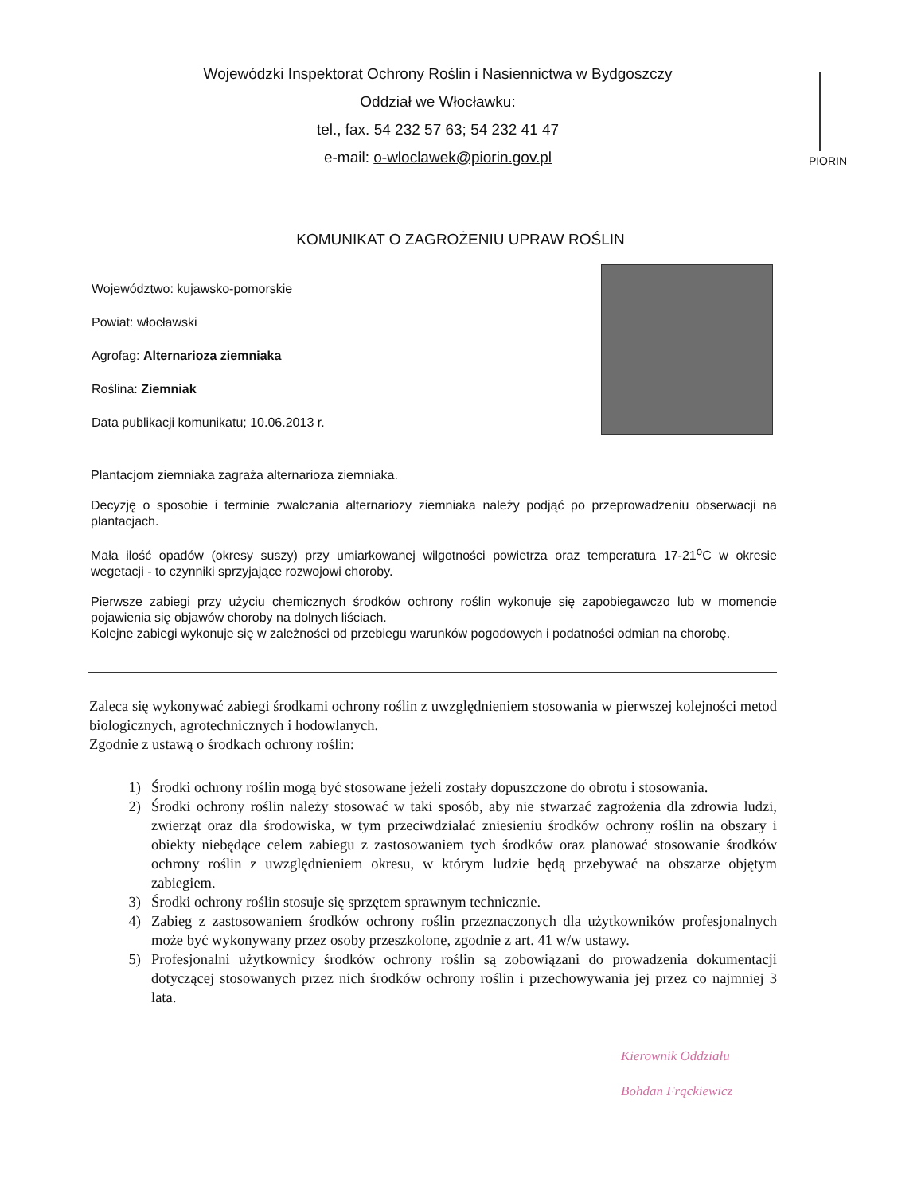Wojewódzki Inspektorat Ochrony Roślin i Nasiennictwa w Bydgoszczy
Oddział we Włocławku:
tel., fax. 54 232 57 63; 54 232 41 47
e-mail: o-wloclawek@piorin.gov.pl
PIORIN
KOMUNIKAT O ZAGROŻENIU UPRAW ROŚLIN
Województwo: kujawsko-pomorskie
Powiat: włocławski
Agrofag: Alternarioza ziemniaka
Roślina: Ziemniak
Data publikacji komunikatu; 10.06.2013 r.
Plantacjom ziemniaka zagraża alternarioza ziemniaka.
Decyzję o sposobie i terminie zwalczania alternariozy ziemniaka należy podjąć po przeprowadzeniu obserwacji na plantacjach.
Mała ilość opadów (okresy suszy) przy umiarkowanej wilgotności powietrza oraz temperatura 17-21<sup>o</sup>C w okresie wegetacji - to czynniki sprzyjające rozwojowi choroby.
Pierwsze zabiegi przy użyciu chemicznych środków ochrony roślin wykonuje się zapobiegawczo lub w momencie pojawienia się objawów choroby na dolnych liściach.
Kolejne zabiegi wykonuje się w zależności od przebiegu warunków pogodowych i podatności odmian na chorobę.
Zaleca się wykonywać zabiegi środkami ochrony roślin z uwzględnieniem stosowania w pierwszej kolejności metod biologicznych, agrotechnicznych i hodowlanych.
Zgodnie z ustawą o środkach ochrony roślin:
1) Środki ochrony roślin mogą być stosowane jeżeli zostały dopuszczone do obrotu i stosowania.
2) Środki ochrony roślin należy stosować w taki sposób, aby nie stwarzać zagrożenia dla zdrowia ludzi, zwierząt oraz dla środowiska, w tym przeciwdziałać zniesieniu środków ochrony roślin na obszary i obiekty niebędące celem zabiegu z zastosowaniem tych środków oraz planować stosowanie środków ochrony roślin z uwzględnieniem okresu, w którym ludzie będą przebywać na obszarze objętym zabiegiem.
3) Środki ochrony roślin stosuje się sprzętem sprawnym technicznie.
4) Zabieg z zastosowaniem środków ochrony roślin przeznaczonych dla użytkowników profesjonalnych może być wykonywany przez osoby przeszkolone, zgodnie z art. 41 w/w ustawy.
5) Profesjonalni użytkownicy środków ochrony roślin są zobowiązani do prowadzenia dokumentacji dotyczącej stosowanych przez nich środków ochrony roślin i przechowywania jej przez co najmniej 3 lata.
Kierownik Oddziału
Bohdan Frąckiewicz